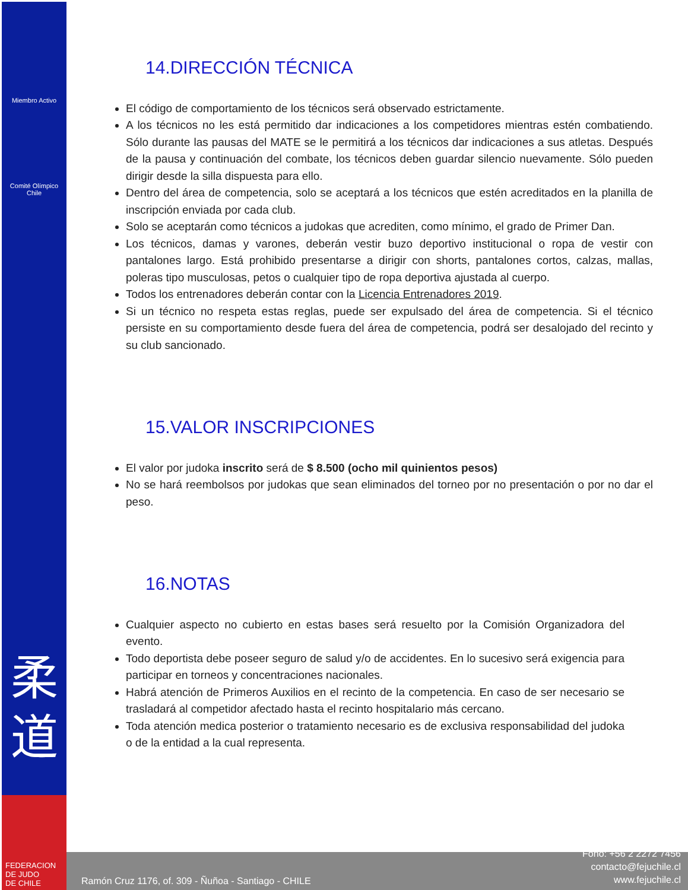Miembro Activo
Comité Olímpico
Chile
柔
道
FEDERACION
DE JUDO
DE CHILE
14.DIRECCIÓN TÉCNICA
El código de comportamiento de los técnicos será observado estrictamente.
A los técnicos no les está permitido dar indicaciones a los competidores mientras estén combatiendo. Sólo durante las pausas del MATE se le permitirá a los técnicos dar indicaciones a sus atletas. Después de la pausa y continuación del combate, los técnicos deben guardar silencio nuevamente. Sólo pueden dirigir desde la silla dispuesta para ello.
Dentro del área de competencia, solo se aceptará a los técnicos que estén acreditados en la planilla de inscripción enviada por cada club.
Solo se aceptarán como técnicos a judokas que acrediten, como mínimo, el grado de Primer Dan.
Los técnicos, damas y varones, deberán vestir buzo deportivo institucional o ropa de vestir con pantalones largo. Está prohibido presentarse a dirigir con shorts, pantalones cortos, calzas, mallas, poleras tipo musculosas, petos o cualquier tipo de ropa deportiva ajustada al cuerpo.
Todos los entrenadores deberán contar con la Licencia Entrenadores 2019.
Si un técnico no respeta estas reglas, puede ser expulsado del área de competencia. Si el técnico persiste en su comportamiento desde fuera del área de competencia, podrá ser desalojado del recinto y su club sancionado.
15.VALOR INSCRIPCIONES
El valor por judoka inscrito será de $ 8.500 (ocho mil quinientos pesos)
No se hará reembolsos por judokas que sean eliminados del torneo por no presentación o por no dar el peso.
16.NOTAS
Cualquier aspecto no cubierto en estas bases será resuelto por la Comisión Organizadora del evento.
Todo deportista debe poseer seguro de salud y/o de accidentes. En lo sucesivo será exigencia para participar en torneos y concentraciones nacionales.
Habrá atención de Primeros Auxilios en el recinto de la competencia. En caso de ser necesario se trasladará al competidor afectado hasta el recinto hospitalario más cercano.
Toda atención medica posterior o tratamiento necesario es de exclusiva responsabilidad del judoka o de la entidad a la cual representa.
Ramón Cruz 1176, of. 309 - Ñuñoa - Santiago - CHILE
Fono: +56 2 2272 7456
contacto@fejuchile.cl
www.fejuchile.cl